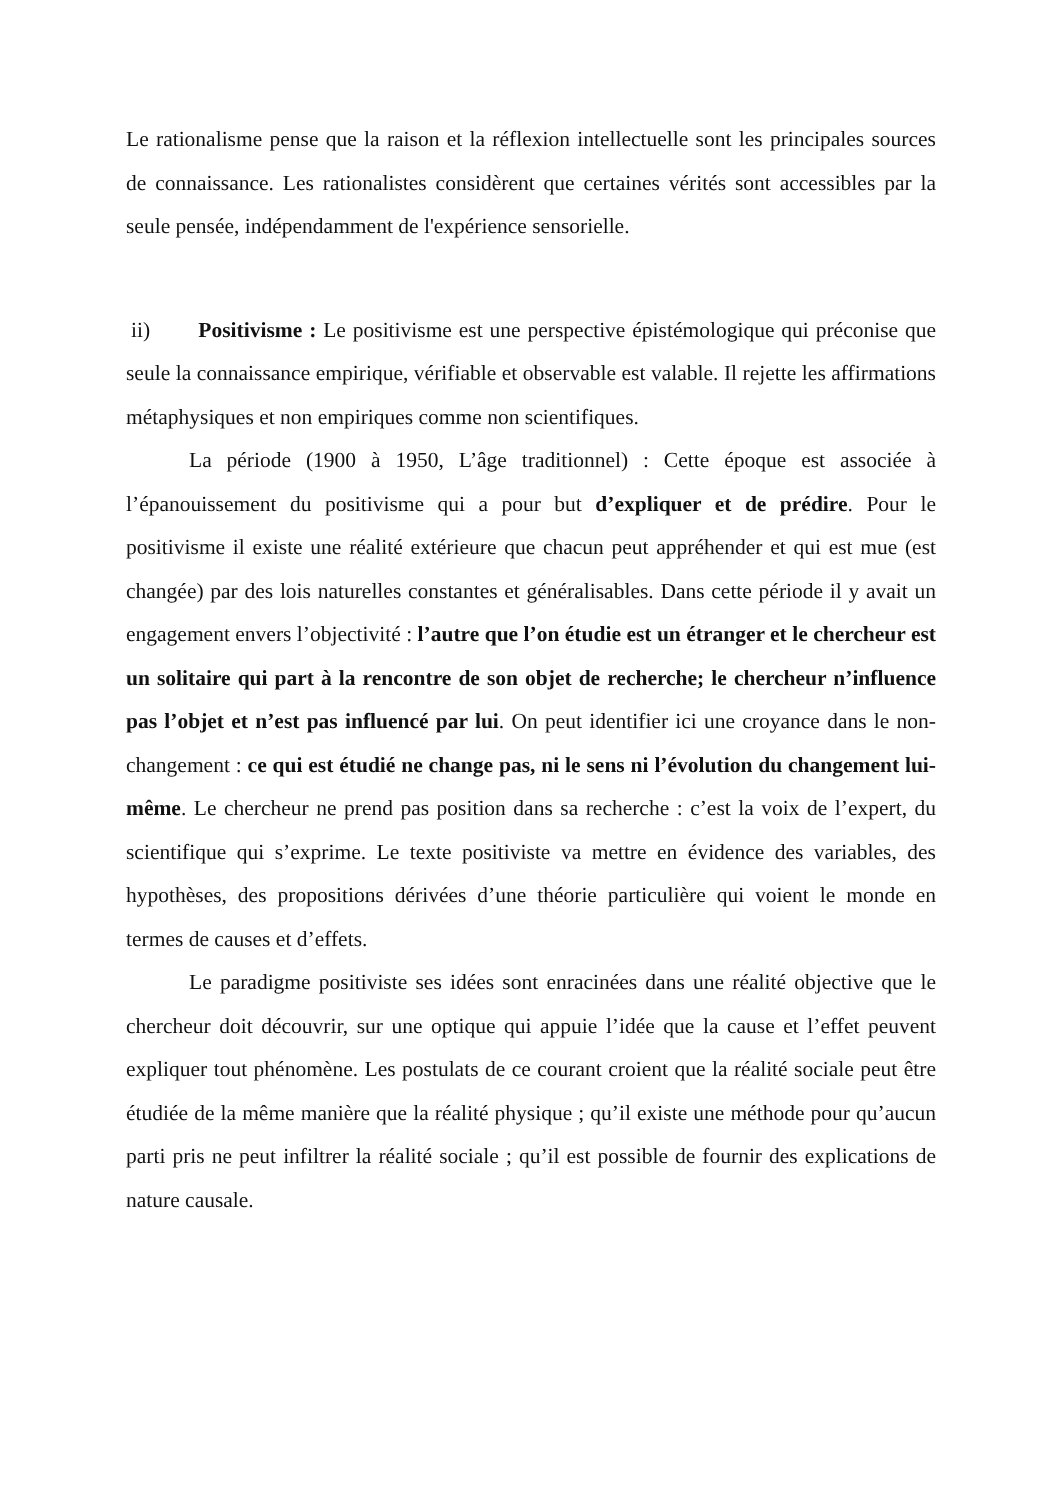Le rationalisme pense que la raison et la réflexion intellectuelle sont les principales sources de connaissance. Les rationalistes considèrent que certaines vérités sont accessibles par la seule pensée, indépendamment de l'expérience sensorielle.
ii) Positivisme : Le positivisme est une perspective épistémologique qui préconise que seule la connaissance empirique, vérifiable et observable est valable. Il rejette les affirmations métaphysiques et non empiriques comme non scientifiques.
La période (1900 à 1950, L’âge traditionnel) : Cette époque est associée à l’épanouissement du positivisme qui a pour but d’expliquer et de prédire. Pour le positivisme il existe une réalité extérieure que chacun peut appréhender et qui est mue (est changée) par des lois naturelles constantes et généralisables. Dans cette période il y avait un engagement envers l’objectivité : l’autre que l’on étudie est un étranger et le chercheur est un solitaire qui part à la rencontre de son objet de recherche; le chercheur n’influence pas l’objet et n’est pas influencé par lui. On peut identifier ici une croyance dans le non-changement : ce qui est étudié ne change pas, ni le sens ni l’évolution du changement lui-même. Le chercheur ne prend pas position dans sa recherche : c’est la voix de l’expert, du scientifique qui s’exprime. Le texte positiviste va mettre en évidence des variables, des hypothèses, des propositions dérivées d’une théorie particulière qui voient le monde en termes de causes et d’effets.
Le paradigme positiviste ses idées sont enracinées dans une réalité objective que le chercheur doit découvrir, sur une optique qui appuie l’idée que la cause et l’effet peuvent expliquer tout phénomène. Les postulats de ce courant croient que la réalité sociale peut être étudiée de la même manière que la réalité physique ; qu’il existe une méthode pour qu’aucun parti pris ne peut infiltrer la réalité sociale ; qu’il est possible de fournir des explications de nature causale.